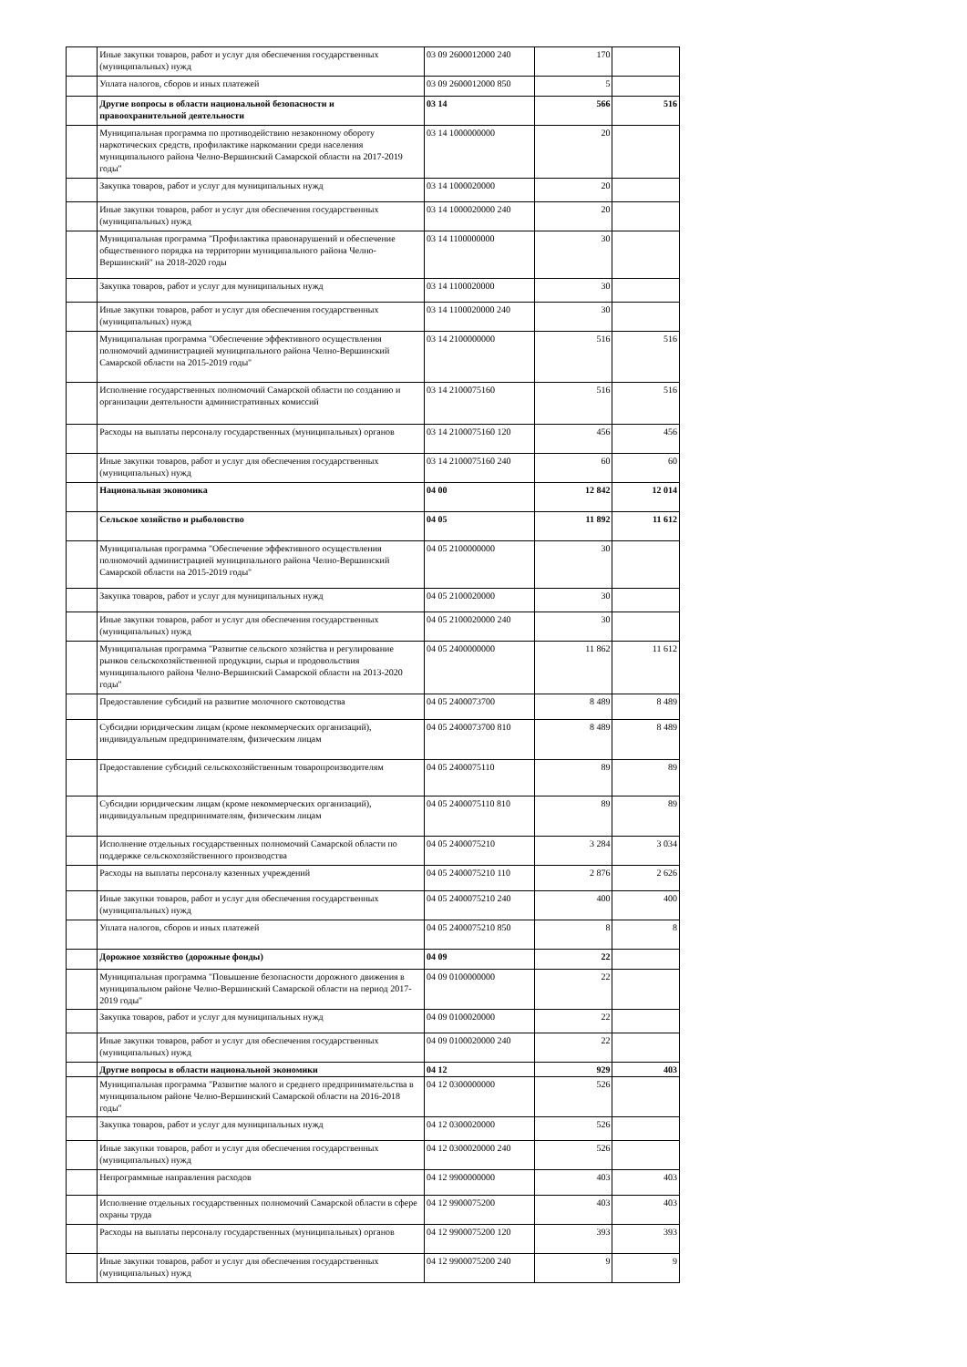| | Иные закупки товаров, работ и услуг для обеспечения государственных (муниципальных) нужд | 03 09 2600012000 240 | 170 | |
| | Уплата налогов, сборов и иных платежей | 03 09 2600012000 850 | 5 | |
| | Другие вопросы в области национальной безопасности и правоохранительной деятельности | 03 14 | 566 | 516 |
| | Муниципальная программа по противодействию незаконному обороту наркотических средств, профилактике наркомании среди населения муниципального района Челно-Вершинский Самарской области на 2017-2019 годы" | 03 14 1000000000 | 20 | |
| | Закупка товаров, работ и услуг для муниципальных нужд | 03 14 1000020000 | 20 | |
| | Иные закупки товаров, работ и услуг для обеспечения государственных (муниципальных) нужд | 03 14 1000020000 240 | 20 | |
| | Муниципальная программа "Профилактика правонарушений и обеспечение общественного порядка на территории муниципального района Челно-Вершинский" на 2018-2020 годы | 03 14 1100000000 | 30 | |
| | Закупка товаров, работ и услуг для муниципальных нужд | 03 14 1100020000 | 30 | |
| | Иные закупки товаров, работ и услуг для обеспечения государственных (муниципальных) нужд | 03 14 1100020000 240 | 30 | |
| | Муниципальная программа "Обеспечение эффективного осуществления полномочий администрацией муниципального района Челно-Вершинский Самарской области на 2015-2019 годы" | 03 14 2100000000 | 516 | 516 |
| | Исполнение государственных полномочий Самарской области по созданию и организации деятельности административных комиссий | 03 14 2100075160 | 516 | 516 |
| | Расходы на выплаты персоналу государственных (муниципальных) органов | 03 14 2100075160 120 | 456 | 456 |
| | Иные закупки товаров, работ и услуг для обеспечения государственных (муниципальных) нужд | 03 14 2100075160 240 | 60 | 60 |
| | Национальная экономика | 04 00 | 12 842 | 12 014 |
| | Сельское хозяйство и рыболовство | 04 05 | 11 892 | 11 612 |
| | Муниципальная программа "Обеспечение эффективного осуществления полномочий администрацией муниципального района Челно-Вершинский Самарской области на 2015-2019 годы" | 04 05 2100000000 | 30 | |
| | Закупка товаров, работ и услуг для муниципальных нужд | 04 05 2100020000 | 30 | |
| | Иные закупки товаров, работ и услуг для обеспечения государственных (муниципальных) нужд | 04 05 2100020000 240 | 30 | |
| | Муниципальная программа "Развитие сельского хозяйства и регулирование рынков сельскохозяйственной продукции, сырья и продовольствия муниципального района Челно-Вершинский Самарской области на 2013-2020 годы" | 04 05 2400000000 | 11 862 | 11 612 |
| | Предоставление субсидий на развитие молочного скотоводства | 04 05 2400073700 | 8 489 | 8 489 |
| | Субсидии юридическим лицам (кроме некоммерческих организаций), индивидуальным предпринимателям, физическим лицам | 04 05 2400073700 810 | 8 489 | 8 489 |
| | Предоставление субсидий сельскохозяйственным товаропроизводителям | 04 05 2400075110 | 89 | 89 |
| | Субсидии юридическим лицам (кроме некоммерческих организаций), индивидуальным предпринимателям, физическим лицам | 04 05 2400075110 810 | 89 | 89 |
| | Исполнение отдельных государственных полномочий Самарской области по поддержке сельскохозяйственного производства | 04 05 2400075210 | 3 284 | 3 034 |
| | Расходы на выплаты персоналу казенных учреждений | 04 05 2400075210 110 | 2 876 | 2 626 |
| | Иные закупки товаров, работ и услуг для обеспечения государственных (муниципальных) нужд | 04 05 2400075210 240 | 400 | 400 |
| | Уплата налогов, сборов и иных платежей | 04 05 2400075210 850 | 8 | 8 |
| | Дорожное хозяйство (дорожные фонды) | 04 09 | 22 | |
| | Муниципальная программа "Повышение безопасности дорожного движения в муниципальном районе Челно-Вершинский Самарской области на период 2017-2019 годы" | 04 09 0100000000 | 22 | |
| | Закупка товаров, работ и услуг для муниципальных нужд | 04 09 0100020000 | 22 | |
| | Иные закупки товаров, работ и услуг для обеспечения государственных (муниципальных) нужд | 04 09 0100020000 240 | 22 | |
| | Другие вопросы в области национальной экономики | 04 12 | 929 | 403 |
| | Муниципальная программа "Развитие малого и среднего предпринимательства в муниципальном районе Челно-Вершинский Самарской области на 2016-2018 годы" | 04 12 0300000000 | 526 | |
| | Закупка товаров, работ и услуг для муниципальных нужд | 04 12 0300020000 | 526 | |
| | Иные закупки товаров, работ и услуг для обеспечения государственных (муниципальных) нужд | 04 12 0300020000 240 | 526 | |
| | Непрограммные направления расходов | 04 12 9900000000 | 403 | 403 |
| | Исполнение отдельных государственных полномочий Самарской области в сфере охраны труда | 04 12 9900075200 | 403 | 403 |
| | Расходы на выплаты персоналу государственных (муниципальных) органов | 04 12 9900075200 120 | 393 | 393 |
| | Иные закупки товаров, работ и услуг для обеспечения государственных (муниципальных) нужд | 04 12 9900075200 240 | 9 | 9 |